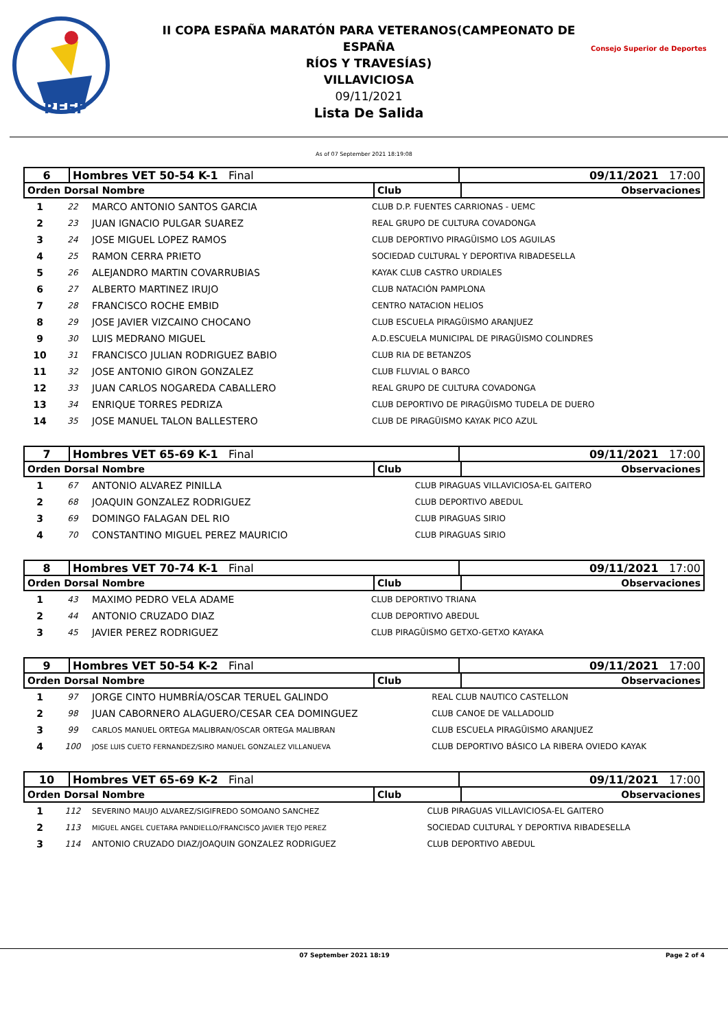RFEP
II COPA ESPAÑA MARATÓN PARA VETERANOS(CAMPEONATO DE ESPAÑA
RÍOS Y TRAVESÍAS)
VILLAVICIOSA
09/11/2021
Lista De Salida
Consejo Superior de Deportes
As of 07 September 2021 18:19:08
| 6 | Hombres VET 50-54 K-1 Final | 09/11/2021 17:00 |
| Orden Dorsal Nombre | Club | Observaciones |
| --- | --- | --- |
| 1 | 22 | MARCO ANTONIO SANTOS GARCIA | CLUB D.P. FUENTES CARRIONAS - UEMC |
| 2 | 23 | JUAN IGNACIO PULGAR SUAREZ | REAL GRUPO DE CULTURA COVADONGA |
| 3 | 24 | JOSE MIGUEL LOPEZ RAMOS | CLUB DEPORTIVO PIRAGÜISMO LOS AGUILAS |
| 4 | 25 | RAMON CERRA PRIETO | SOCIEDAD CULTURAL Y DEPORTIVA RIBADESELLA |
| 5 | 26 | ALEJANDRO MARTIN COVARRUBIAS | KAYAK CLUB CASTRO URDIALES |
| 6 | 27 | ALBERTO MARTINEZ IRUJO | CLUB NATACIÓN PAMPLONA |
| 7 | 28 | FRANCISCO ROCHE EMBID | CENTRO NATACION HELIOS |
| 8 | 29 | JOSE JAVIER VIZCAINO CHOCANO | CLUB ESCUELA PIRAGÜISMO ARANJUEZ |
| 9 | 30 | LUIS MEDRANO MIGUEL | A.D.ESCUELA MUNICIPAL DE PIRAGÜISMO COLINDRES |
| 10 | 31 | FRANCISCO JULIAN RODRIGUEZ BABIO | CLUB RIA DE BETANZOS |
| 11 | 32 | JOSE ANTONIO GIRON GONZALEZ | CLUB FLUVIAL O BARCO |
| 12 | 33 | JUAN CARLOS NOGAREDA CABALLERO | REAL GRUPO DE CULTURA COVADONGA |
| 13 | 34 | ENRIQUE TORRES PEDRIZA | CLUB DEPORTIVO DE PIRAGÜISMO TUDELA DE DUERO |
| 14 | 35 | JOSE MANUEL TALON BALLESTERO | CLUB DE PIRAGÜISMO KAYAK PICO AZUL |
| 7 | Hombres VET 65-69 K-1 Final | 09/11/2021 17:00 |
| Orden Dorsal Nombre | Club | Observaciones |
| --- | --- | --- |
| 1 | 67 | ANTONIO ALVAREZ PINILLA | CLUB PIRAGUAS VILLAVICIOSA-EL GAITERO |
| 2 | 68 | JOAQUIN GONZALEZ RODRIGUEZ | CLUB DEPORTIVO ABEDUL |
| 3 | 69 | DOMINGO FALAGAN DEL RIO | CLUB PIRAGUAS SIRIO |
| 4 | 70 | CONSTANTINO MIGUEL PEREZ MAURICIO | CLUB PIRAGUAS SIRIO |
| 8 | Hombres VET 70-74 K-1 Final | 09/11/2021 17:00 |
| Orden Dorsal Nombre | Club | Observaciones |
| --- | --- | --- |
| 1 | 43 | MAXIMO PEDRO VELA ADAME | CLUB DEPORTIVO TRIANA |
| 2 | 44 | ANTONIO CRUZADO DIAZ | CLUB DEPORTIVO ABEDUL |
| 3 | 45 | JAVIER PEREZ RODRIGUEZ | CLUB PIRAGÜISMO GETXO-GETXO KAYAKA |
| 9 | Hombres VET 50-54 K-2 Final | 09/11/2021 17:00 |
| Orden Dorsal Nombre | Club | Observaciones |
| --- | --- | --- |
| 1 | 97 | JORGE CINTO HUMBRÍA/OSCAR TERUEL GALINDO | REAL CLUB NAUTICO CASTELLON |
| 2 | 98 | JUAN CABORNERO ALAGUERO/CESAR CEA DOMINGUEZ | CLUB CANOE DE VALLADOLID |
| 3 | 99 | CARLOS MANUEL ORTEGA MALIBRAN/OSCAR ORTEGA MALIBRAN | CLUB ESCUELA PIRAGÜISMO ARANJUEZ |
| 4 | 100 | JOSE LUIS CUETO FERNANDEZ/SIRO MANUEL GONZALEZ VILLANUEVA | CLUB DEPORTIVO BÁSICO LA RIBERA OVIEDO KAYAK |
| 10 | Hombres VET 65-69 K-2 Final | 09/11/2021 17:00 |
| Orden Dorsal Nombre | Club | Observaciones |
| --- | --- | --- |
| 1 | 112 | SEVERINO MAUJO ALVAREZ/SIGIFREDO SOMOANO SANCHEZ | CLUB PIRAGUAS VILLAVICIOSA-EL GAITERO |
| 2 | 113 | MIGUEL ANGEL CUETARA PANDIELLO/FRANCISCO JAVIER TEJO PEREZ | SOCIEDAD CULTURAL Y DEPORTIVA RIBADESELLA |
| 3 | 114 | ANTONIO CRUZADO DIAZ/JOAQUIN GONZALEZ RODRIGUEZ | CLUB DEPORTIVO ABEDUL |
07 September 2021 18:19 Page 2 of 4